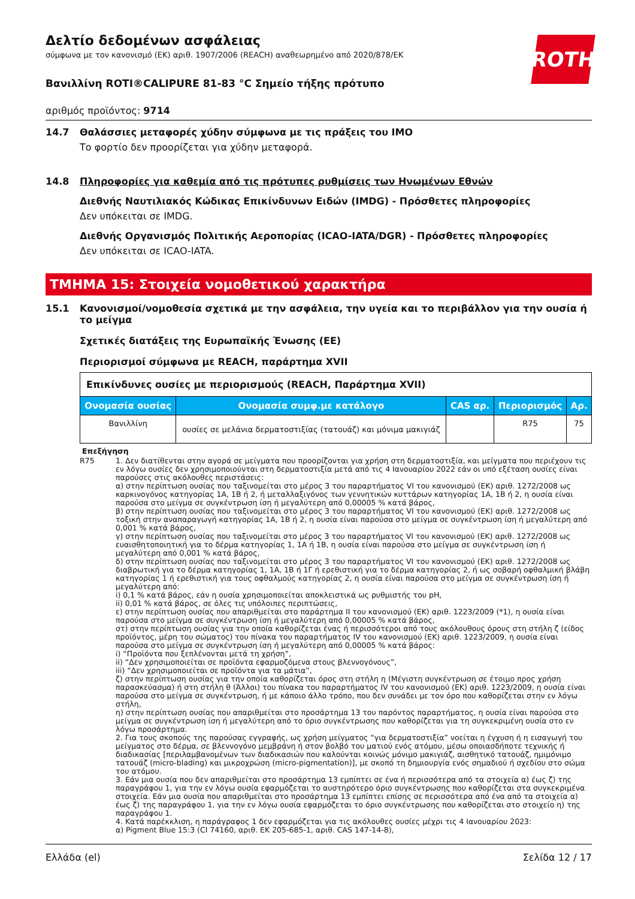ROTH
Δελτίο δεδομένων ασφάλειας
σύμφωνα με τον κανονισμό (ΕΚ) αριθ. 1907/2006 (REACH) αναθεωρημένο από 2020/878/ΕΚ
Βανιλλίνη ROTI®CALIPURE 81-83 °C Σημείο τήξης πρότυπο
αριθμός προϊόντος: 9714
14.7 Θαλάσσιες μεταφορές χύδην σύμφωνα με τις πράξεις του IMO
Το φορτίο δεν προορίζεται για χύδην μεταφορά.
14.8 Πληροφορίες για καθεμία από τις πρότυπες ρυθμίσεις των Ηνωμένων Εθνών
Διεθνής Ναυτιλιακός Κώδικας Επικίνδυνων Ειδών (IMDG) - Πρόσθετες πληροφορίες
Δεν υπόκειται σε IMDG.
Διεθνής Οργανισμός Πολιτικής Αεροπορίας (ICAO-IATA/DGR) - Πρόσθετες πληροφορίες
Δεν υπόκειται σε ICAO-IATA.
ΤΜΗΜΑ 15: Στοιχεία νομοθετικού χαρακτήρα
15.1 Κανονισμοί/νομοθεσία σχετικά με την ασφάλεια, την υγεία και το περιβάλλον για την ουσία ή το μείγμα
Σχετικές διατάξεις της Ευρωπαϊκής Ένωσης (ΕΕ)
Περιορισμοί σύμφωνα με REACH, παράρτημα XVII
| Επικίνδυνες ουσίες με περιορισμούς (REACH, Παράρτημα XVII) | | | | |
| Ονομασία ουσίας | Ονομασία συμφ.με κατάλογο | CAS αρ. | Περιορισμός | Αρ. |
| Βανιλλίνη | ουσίες σε μελάνια δερματοστιξίας (τατουάζ) και μόνιμα μακιγιάζ | | R75 | 75 |
Επεξήγηση
R75 1. Δεν διατίθενται στην αγορά σε μείγματα που προορίζονται για χρήση στη δερματοστιξία, και μείγματα που περιέχουν τις εν λόγω ουσίες δεν χρησιμοποιούνται στη δερματοστιξία μετά από τις 4 Ιανουαρίου 2022 εάν οι υπό εξέταση ουσίες είναι παρούσες στις ακόλουθες περιστάσεις:
α) στην περίπτωση ουσίας που ταξινομείται στο μέρος 3 του παραρτήματος VI του κανονισμού (ΕΚ) αριθ. 1272/2008 ως καρκινογόνος κατηγορίας 1A, 1B ή 2, ή μεταλλαξιγόνος των γεννητικών κυττάρων κατηγορίας 1A, 1B ή 2, η ουσία είναι παρούσα στο μείγμα σε συγκέντρωση ίση ή μεγαλύτερη από 0,00005 % κατά βάρος,
β) στην περίπτωση ουσίας που ταξινομείται στο μέρος 3 του παραρτήματος VI του κανονισμού (ΕΚ) αριθ. 1272/2008 ως τοξική στην αναπαραγωγή κατηγορίας 1A, 1B ή 2, η ουσία είναι παρούσα στο μείγμα σε συγκέντρωση ίση ή μεγαλύτερη από 0,001 % κατά βάρος,
γ) στην περίπτωση ουσίας που ταξινομείται στο μέρος 3 του παραρτήματος VI του κανονισμού (ΕΚ) αριθ. 1272/2008 ως ευαισθητοποιητική για το δέρμα κατηγορίας 1, 1A ή 1B, η ουσία είναι παρούσα στο μείγμα σε συγκέντρωση ίση ή μεγαλύτερη από 0,001 % κατά βάρος,
δ) στην περίπτωση ουσίας που ταξινομείται στο μέρος 3 του παραρτήματος VI του κανονισμού (ΕΚ) αριθ. 1272/2008 ως διαβρωτική για το δέρμα κατηγορίας 1, 1A, 1B ή 1Γ ή ερεθιστική για το δέρμα κατηγορίας 2, ή ως σοβαρή οφθαλμική βλάβη κατηγορίας 1 ή ερεθιστική για τους οφθαλμούς κατηγορίας 2, η ουσία είναι παρούσα στο μείγμα σε συγκέντρωση ίση ή μεγαλύτερη από:
i) 0,1 % κατά βάρος, εάν η ουσία χρησιμοποιείται αποκλειστικά ως ρυθμιστής του pH,
ii) 0,01 % κατά βάρος, σε όλες τις υπόλοιπες περιπτώσεις,
ε) στην περίπτωση ουσίας που απαριθμείται στο παράρτημα II του κανονισμού (ΕΚ) αριθ. 1223/2009 (*1), η ουσία είναι παρούσα στο μείγμα σε συγκέντρωση ίση ή μεγαλύτερη από 0,00005 % κατά βάρος,
στ) στην περίπτωση ουσίας για την οποία καθορίζεται ένας ή περισσότεροι από τους ακόλουθους όρους στη στήλη ζ (είδος προϊόντος, μέρη του σώματος) του πίνακα του παραρτήματος IV του κανονισμού (ΕΚ) αριθ. 1223/2009, η ουσία είναι παρούσα στο μείγμα σε συγκέντρωση ίση ή μεγαλύτερη από 0,00005 % κατά βάρος:
i) “Προϊόντα που ξεπλένονται μετά τη χρήση”,
ii) “Δεν χρησιμοποιείται σε προϊόντα εφαρμοζόμενα στους βλεννογόνους”,
iii) “Δεν χρησιμοποιείται σε προϊόντα για τα μάτια”,
ζ) στην περίπτωση ουσίας για την οποία καθορίζεται όρος στη στήλη η (Μέγιστη συγκέντρωση σε έτοιμο προς χρήση παρασκεύασμα) ή στη στήλη θ (Άλλοι) του πίνακα του παραρτήματος IV του κανονισμού (ΕΚ) αριθ. 1223/2009, η ουσία είναι παρούσα στο μείγμα σε συγκέντρωση, ή με κάποιο άλλο τρόπο, που δεν συνάδει με τον όρο που καθορίζεται στην εν λόγω στήλη,
η) στην περίπτωση ουσίας που απαριθμείται στο προσάρτημα 13 του παρόντος παραρτήματος, η ουσία είναι παρούσα στο μείγμα σε συγκέντρωση ίση ή μεγαλύτερη από το όριο συγκέντρωσης που καθορίζεται για τη συγκεκριμένη ουσία στο εν λόγω προσάρτημα.
2. Για τους σκοπούς της παρούσας εγγραφής, ως χρήση μείγματος “για δερματοστιξία” νοείται η έγχυση ή η εισαγωγή του μείγματος στο δέρμα, σε βλεννογόνο μεμβράνη ή στον βολβό του ματιού ενός ατόμου, μέσω οποιασδήποτε τεχνικής ή διαδικασίας [περιλαμβανομένων των διαδικασιών που καλούνται κοινώς μόνιμο μακιγιάζ, αισθητικό τατουάζ, ημιμόνιμο τατουάζ (micro-blading) και μικροχρώση (micro-pigmentation)], με σκοπό τη δημιουργία ενός σημαδιού ή σχεδίου στο σώμα του ατόμου.
3. Εάν μια ουσία που δεν απαριθμείται στο προσάρτημα 13 εμπίπτει σε ένα ή περισσότερα από τα στοιχεία α) έως ζ) της παραγράφου 1, για την εν λόγω ουσία εφαρμόζεται το αυστηρότερο όριο συγκέντρωσης που καθορίζεται στα συγκεκριμένα στοιχεία. Εάν μια ουσία που απαριθμείται στο προσάρτημα 13 εμπίπτει επίσης σε περισσότερα από ένα από τα στοιχεία α) έως ζ) της παραγράφου 1, για την εν λόγω ουσία εφαρμόζεται το όριο συγκέντρωσης που καθορίζεται στο στοιχείο η) της παραγράφου 1.
4. Κατά παρέκκλιση, η παράγραφος 1 δεν εφαρμόζεται για τις ακόλουθες ουσίες μέχρι τις 4 Ιανουαρίου 2023:
α) Pigment Blue 15:3 (CI 74160, αριθ. ΕΚ 205-685-1, αριθ. CAS 147-14-8),
Ελλάδα (el) Σελίδα 12 / 17